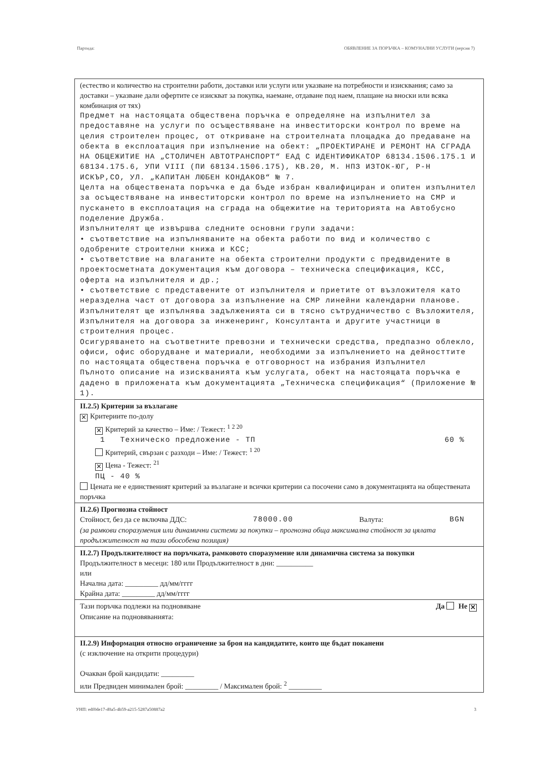Партида: ОБЯВЛЕНИЕ ЗА ПОРЪЧКА – КОМУНАЛНИ УСЛУГИ (версия 7)
(естество и количество на строителни работи, доставки или услуги или указване на потребности и изисквания; само за доставки – указване дали офертите се изискват за покупка, наемане, отдаване под наем, плащане на вноски или всяка комбинация от тях)
Предмет на настоящата обществена поръчка е определяне на изпълнител за предоставяне на услуги по осъществяване на инвеститорски контрол по време на целия строителен процес, от откриване на строителната площадка до предаване на обекта в експлоатация при изпълнение на обект: „ПРОЕКТИРАНЕ И РЕМОНТ НА СГРАДА НА ОБЩЕЖИТИЕ НА „СТОЛИЧЕН АВТОТРАНСПОРТ“ ЕАД С ИДЕНТИФИКАТОР 68134.1506.175.1 И 68134.175.6, УПИ VIII (ПИ 68134.1506.175), КВ.20, М. НПЗ ИЗТОК-ЮГ, Р-Н ИСКЪР,СО, УЛ. „КАПИТАН ЛЮБЕН КОНДАКОВ“ № 7.
Целта на обществената поръчка е да бъде избран квалифициран и опитен изпълнител за осъществяване на инвеститорски контрол по време на изпълнението на СМР и пускането в експлоатация на сграда на общежитие на територията на Автобусно поделение Дружба.
Изпълнителят ще извършва следните основни групи задачи:
• съответствие на изпълняваните на обекта работи по вид и количество с одобрените строителни книжа и КСС;
• съответствие на влаганите на обекта строителни продукти с предвидените в проектосметната документация към договора – техническа спецификация, КСС, оферта на изпълнителя и др.;
• съответствие с представените от изпълнителя и приетите от възложителя като неразделна част от договора за изпълнение на СМР линейни календарни планове.
Изпълнителят ще изпълнява задълженията си в тясно сътрудничество с Възложителя, Изпълнителя на договора за инженеринг, Консултанта и другите участници в строителния процес.
Осигуряването на съответните превозни и технически средства, предпазно облекло, офиси, офис оборудване и материали, необходими за изпълнението на дейносттите по настоящата обществена поръчка е отговорност на избрания Изпълнител
Пълното описание на изискванията към услугата, обект на настоящата поръчка е дадено в приложената към документацията „Техническа спецификация“ (Приложение № 1).
II.2.5) Критерии за възлагане
✕ Критериите по-долу
✕ Критерий за качество – Име: / Тежест: <sup>1 2 20</sup>
1 Техническо предложение - ТП 60 %
Критерий, свързан с разходи – Име: / Тежест: <sup>1 20</sup>
✕ Цена - Тежест: <sup>21</sup>
ПЦ - 40 %
Цената не е единственият критерий за възлагане и всички критерии са посочени само в документацията на обществената поръчка
II.2.6) Прогнозна стойност
Стойност, без да се включва ДДС: 78000.00 Валута: BGN
(за рамкови споразумения или динамични системи за покупки – прогнозна обща максимална стойност за цялата продължителност на тази обособена позиция)
II.2.7) Продължителност на поръчката, рамковото споразумение или динамична система за покупки
Продължителност в месеци: 180 или Продължителност в дни: __________
или
Начална дата: _________ дд/мм/гггг
Крайна дата: _________ дд/мм/гггг
Тази поръчка подлежи на подновяване Да Не ✕
Описание на подновяванията:
II.2.9) Информация относно ограничение за броя на кандидатите, които ще бъдат поканени
(с изключение на открити процедури)
Очакван брой кандидати: _________
или Предвиден минимален брой: _________ / Максимален брой: <sup>2</sup> _________
УНП: edf0de17-d0a5-4b59-a215-5287a50887a2 3